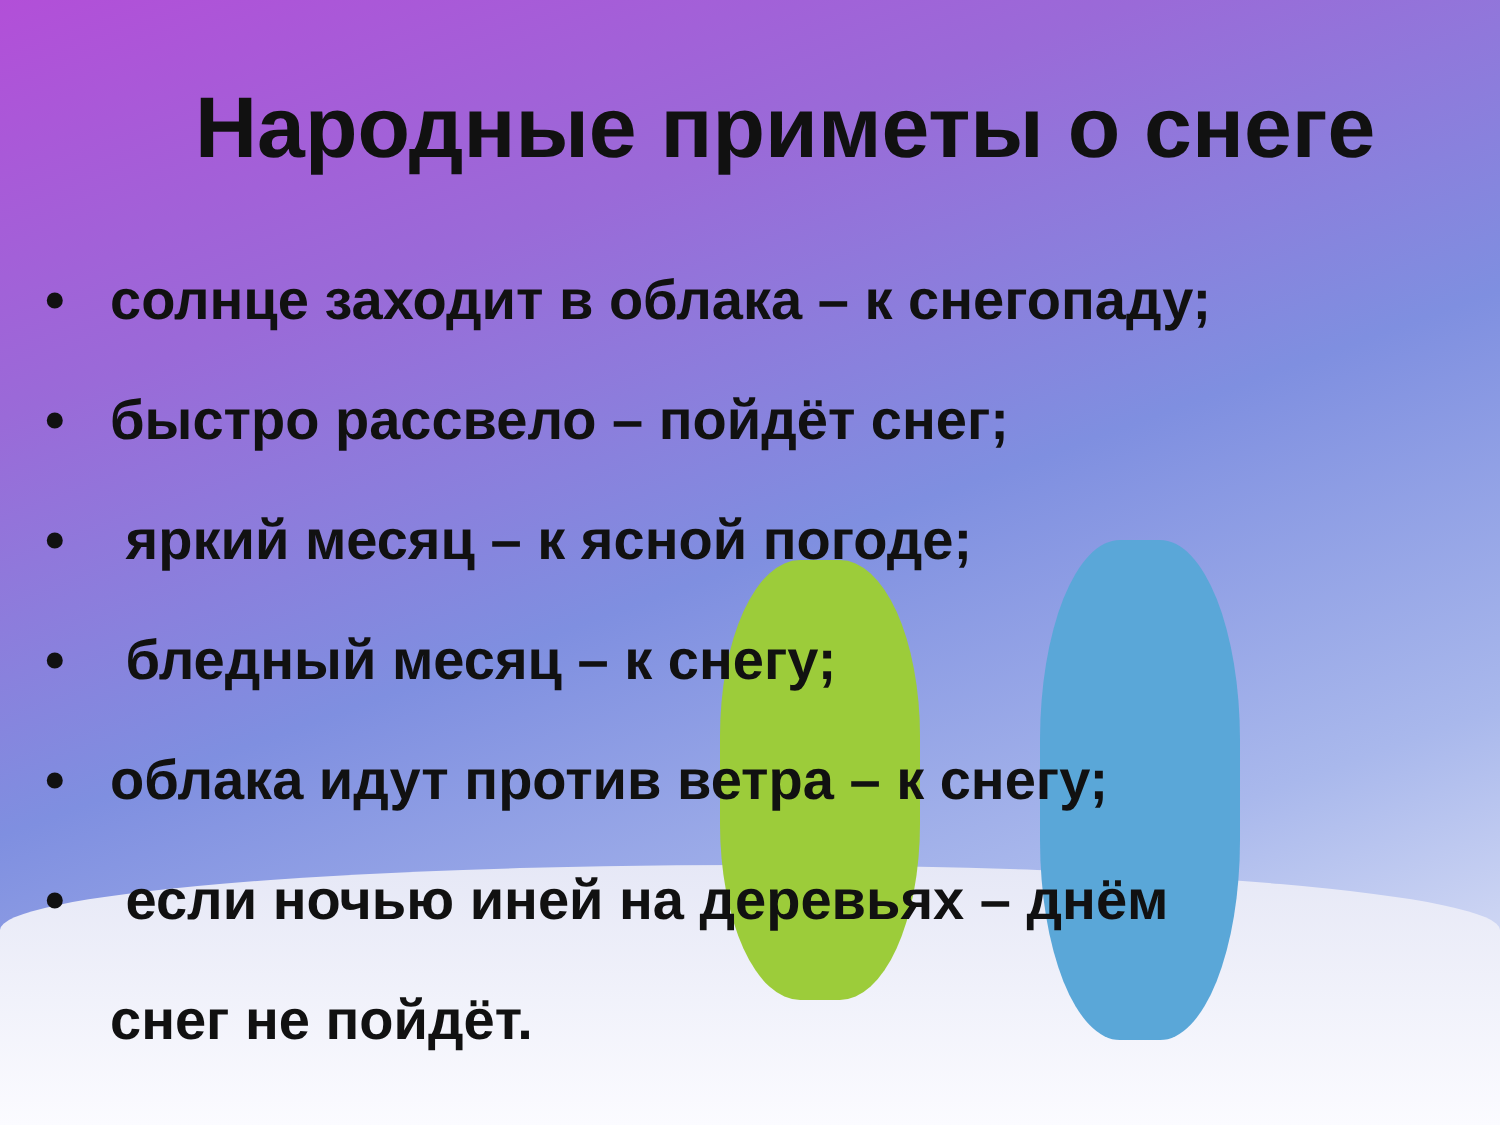Народные приметы о снеге
• солнце заходит в облака – к снегопаду;
• быстро рассвело – пойдёт снег;
• яркий месяц – к ясной погоде;
• бледный месяц – к снегу;
• облака идут против ветра – к снегу;
• если ночью иней на деревьях – днём
снег не пойдёт.